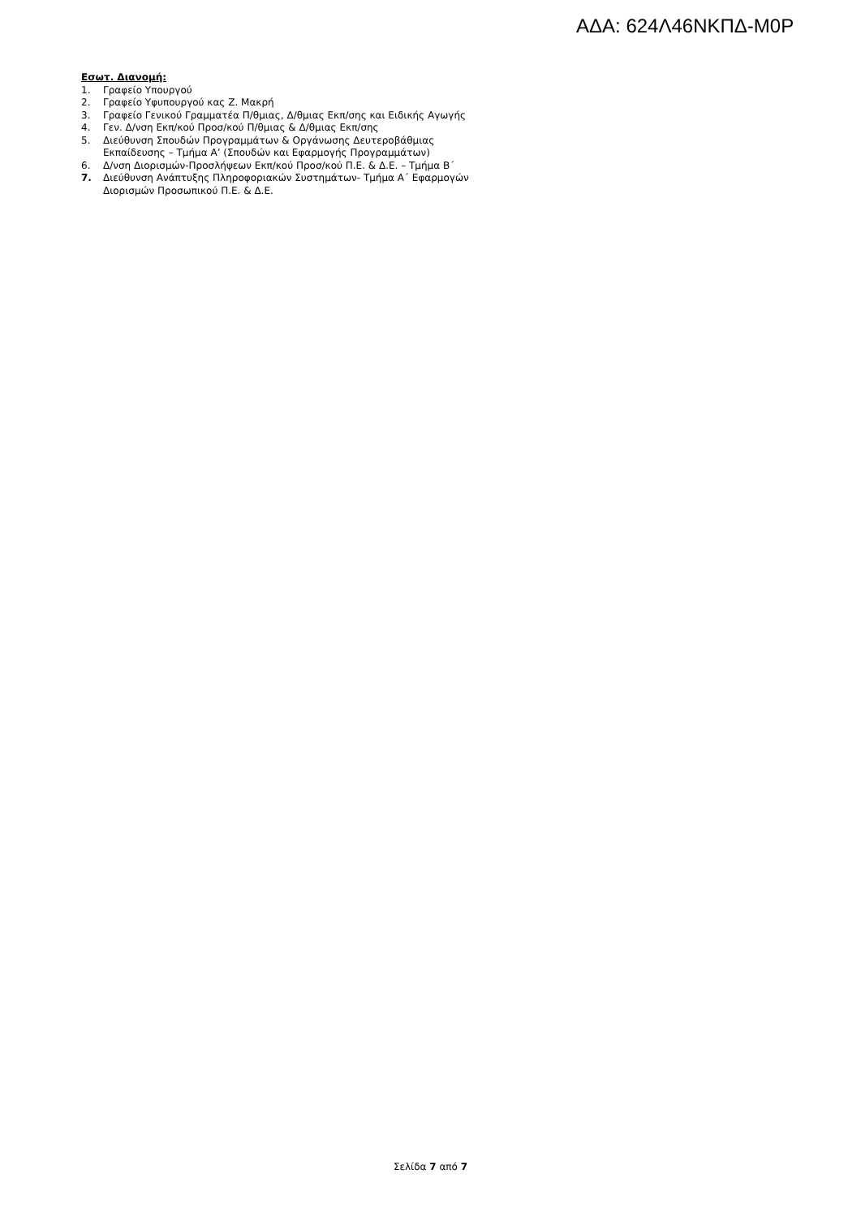ΑΔΑ: 624Λ46ΝΚΠΔ-Μ0Ρ
Εσωτ. Διανομή:
1. Γραφείο Υπουργού
2. Γραφείο Υφυπουργού κας Ζ. Μακρή
3. Γραφείο Γενικού Γραμματέα Π/θμιας, Δ/θμιας Εκπ/σης και Ειδικής Αγωγής
4. Γεν. Δ/νση Εκπ/κού Προσ/κού Π/θμιας & Δ/θμιας Εκπ/σης
5. Διεύθυνση Σπουδών Προγραμμάτων & Οργάνωσης Δευτεροβάθμιας
Εκπαίδευσης – Τμήμα Α’ (Σπουδών και Εφαρμογής Προγραμμάτων)
6. Δ/νση Διορισμών-Προσλήψεων Εκπ/κού Προσ/κού Π.Ε. & Δ.Ε. – Τμήμα Β΄
7. Διεύθυνση Ανάπτυξης Πληροφοριακών Συστημάτων- Τμήμα Α΄ Εφαρμογών
Διορισμών Προσωπικού Π.Ε. & Δ.Ε.
Σελίδα 7 από 7